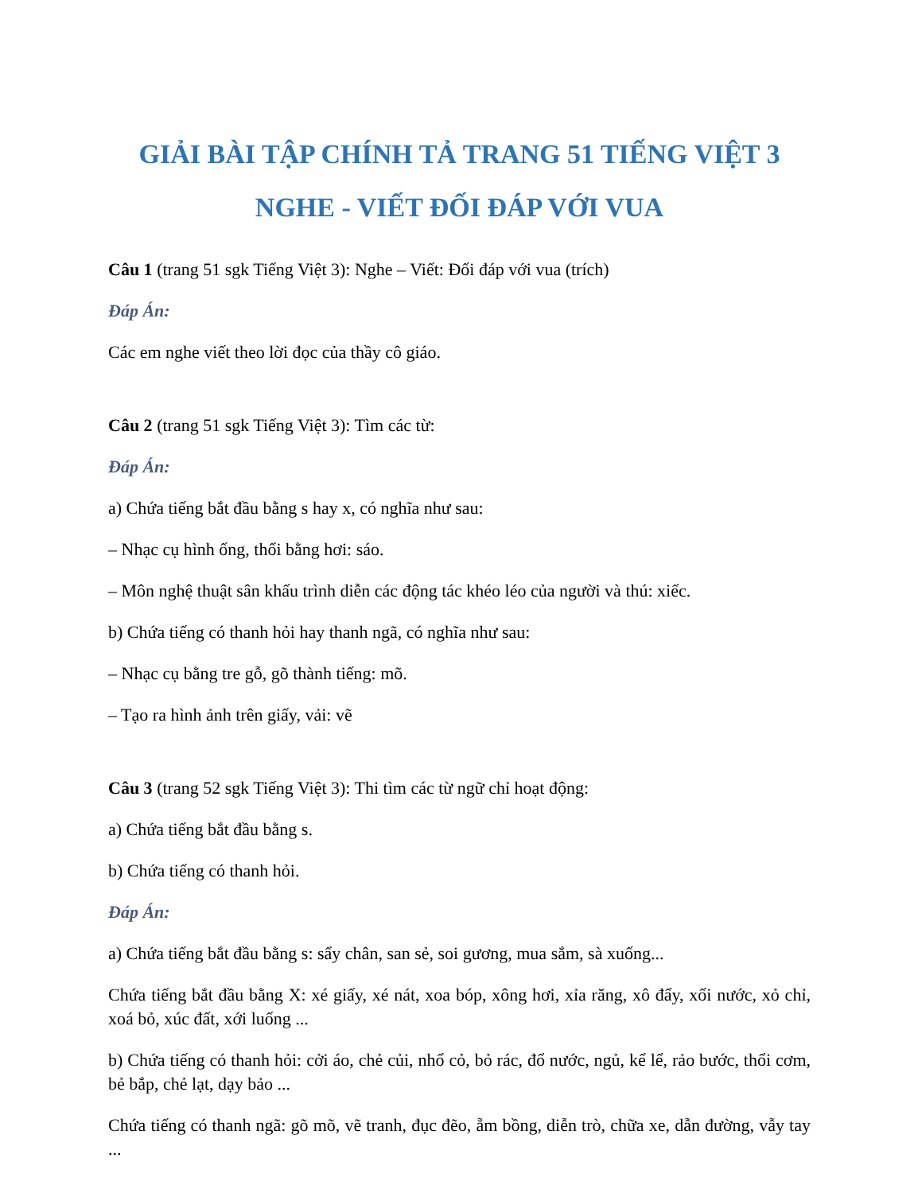GIẢI BÀI TẬP CHÍNH TẢ TRANG 51 TIẾNG VIỆT 3
NGHE - VIẾT ĐỐI ĐÁP VỚI VUA
Câu 1 (trang 51 sgk Tiếng Việt 3): Nghe – Viết: Đối đáp với vua (trích)
Đáp Án:
Các em nghe viết theo lời đọc của thầy cô giáo.
Câu 2 (trang 51 sgk Tiếng Việt 3): Tìm các từ:
Đáp Án:
a) Chứa tiếng bắt đầu bằng s hay x, có nghĩa như sau:
– Nhạc cụ hình ống, thổi bằng hơi: sáo.
– Môn nghệ thuật sân khấu trình diễn các động tác khéo léo của người và thú: xiếc.
b) Chứa tiếng có thanh hỏi hay thanh ngã, có nghĩa như sau:
– Nhạc cụ bằng tre gỗ, gõ thành tiếng: mõ.
– Tạo ra hình ảnh trên giấy, vải: vẽ
Câu 3 (trang 52 sgk Tiếng Việt 3): Thi tìm các từ ngữ chỉ hoạt động:
a) Chứa tiếng bắt đầu bằng s.
b) Chứa tiếng có thanh hỏi.
Đáp Án:
a) Chứa tiếng bắt đầu bằng s: sẩy chân, san sẻ, soi gương, mua sắm, sà xuống...
Chứa tiếng bắt đầu bằng X: xé giấy, xé nát, xoa bóp, xông hơi, xỉa răng, xô đẩy, xối nước, xỏ chỉ, xoá bỏ, xúc đất, xới luống ...
b) Chứa tiếng có thanh hỏi: cởi áo, chẻ củi, nhổ cỏ, bỏ rác, đổ nước, ngủ, kể lể, rảo bước, thổi cơm, bẻ bắp, chẻ lạt, dạy bảo ...
Chứa tiếng có thanh ngã: gõ mõ, vẽ tranh, đục đẽo, ẵm bồng, diễn trò, chữa xe, dẫn đường, vẫy tay ...